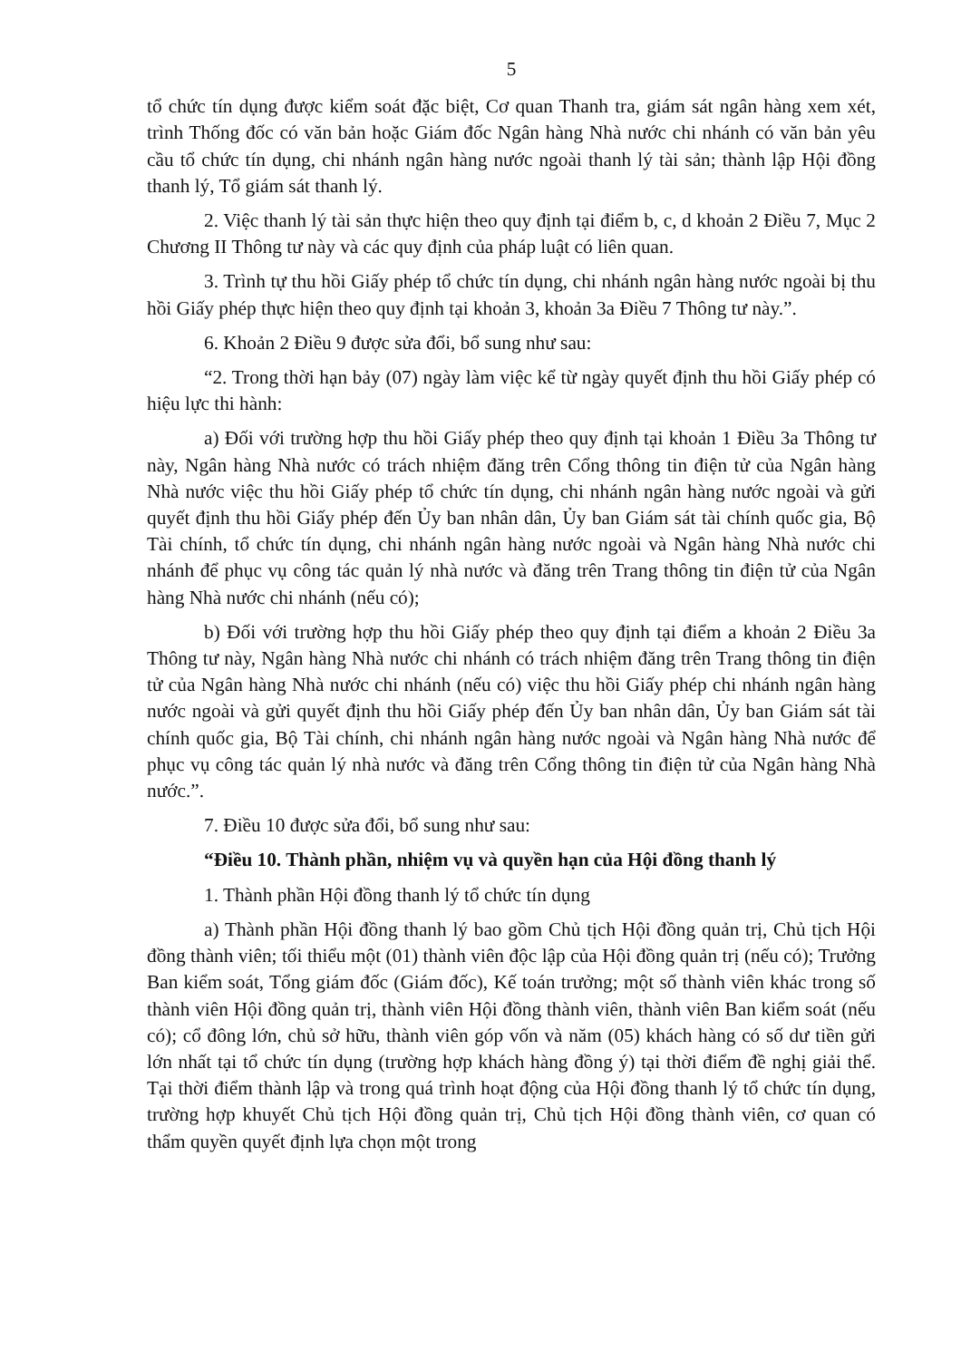5
tổ chức tín dụng được kiểm soát đặc biệt, Cơ quan Thanh tra, giám sát ngân hàng xem xét, trình Thống đốc có văn bản hoặc Giám đốc Ngân hàng Nhà nước chi nhánh có văn bản yêu cầu tổ chức tín dụng, chi nhánh ngân hàng nước ngoài thanh lý tài sản; thành lập Hội đồng thanh lý, Tổ giám sát thanh lý.
2. Việc thanh lý tài sản thực hiện theo quy định tại điểm b, c, d khoản 2 Điều 7, Mục 2 Chương II Thông tư này và các quy định của pháp luật có liên quan.
3. Trình tự thu hồi Giấy phép tổ chức tín dụng, chi nhánh ngân hàng nước ngoài bị thu hồi Giấy phép thực hiện theo quy định tại khoản 3, khoản 3a Điều 7 Thông tư này.”.
6. Khoản 2 Điều 9 được sửa đổi, bổ sung như sau:
“2. Trong thời hạn bảy (07) ngày làm việc kể từ ngày quyết định thu hồi Giấy phép có hiệu lực thi hành:
a) Đối với trường hợp thu hồi Giấy phép theo quy định tại khoản 1 Điều 3a Thông tư này, Ngân hàng Nhà nước có trách nhiệm đăng trên Cổng thông tin điện tử của Ngân hàng Nhà nước việc thu hồi Giấy phép tổ chức tín dụng, chi nhánh ngân hàng nước ngoài và gửi quyết định thu hồi Giấy phép đến Ủy ban nhân dân, Ủy ban Giám sát tài chính quốc gia, Bộ Tài chính, tổ chức tín dụng, chi nhánh ngân hàng nước ngoài và Ngân hàng Nhà nước chi nhánh để phục vụ công tác quản lý nhà nước và đăng trên Trang thông tin điện tử của Ngân hàng Nhà nước chi nhánh (nếu có);
b) Đối với trường hợp thu hồi Giấy phép theo quy định tại điểm a khoản 2 Điều 3a Thông tư này, Ngân hàng Nhà nước chi nhánh có trách nhiệm đăng trên Trang thông tin điện tử của Ngân hàng Nhà nước chi nhánh (nếu có) việc thu hồi Giấy phép chi nhánh ngân hàng nước ngoài và gửi quyết định thu hồi Giấy phép đến Ủy ban nhân dân, Ủy ban Giám sát tài chính quốc gia, Bộ Tài chính, chi nhánh ngân hàng nước ngoài và Ngân hàng Nhà nước để phục vụ công tác quản lý nhà nước và đăng trên Cổng thông tin điện tử của Ngân hàng Nhà nước.”.
7. Điều 10 được sửa đổi, bổ sung như sau:
“Điều 10. Thành phần, nhiệm vụ và quyền hạn của Hội đồng thanh lý
1. Thành phần Hội đồng thanh lý tổ chức tín dụng
a) Thành phần Hội đồng thanh lý bao gồm Chủ tịch Hội đồng quản trị, Chủ tịch Hội đồng thành viên; tối thiểu một (01) thành viên độc lập của Hội đồng quản trị (nếu có); Trưởng Ban kiểm soát, Tổng giám đốc (Giám đốc), Kế toán trưởng; một số thành viên khác trong số thành viên Hội đồng quản trị, thành viên Hội đồng thành viên, thành viên Ban kiểm soát (nếu có); cổ đông lớn, chủ sở hữu, thành viên góp vốn và năm (05) khách hàng có số dư tiền gửi lớn nhất tại tổ chức tín dụng (trường hợp khách hàng đồng ý) tại thời điểm đề nghị giải thể. Tại thời điểm thành lập và trong quá trình hoạt động của Hội đồng thanh lý tổ chức tín dụng, trường hợp khuyết Chủ tịch Hội đồng quản trị, Chủ tịch Hội đồng thành viên, cơ quan có thẩm quyền quyết định lựa chọn một trong